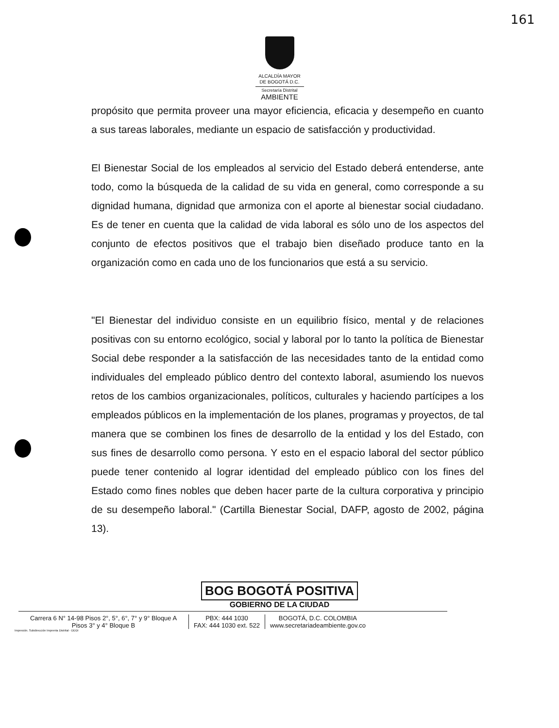161
ALCALDÍA MAYOR
DE BOGOTÁ D.C.
Secretaría Distrital
AMBIENTE
propósito que permita proveer una mayor eficiencia, eficacia y desempeño en cuanto a sus tareas laborales, mediante un espacio de satisfacción y productividad.
El Bienestar Social de los empleados al servicio del Estado deberá entenderse, ante todo, como la búsqueda de la calidad de su vida en general, como corresponde a su dignidad humana, dignidad que armoniza con el aporte al bienestar social ciudadano. Es de tener en cuenta que la calidad de vida laboral es sólo uno de los aspectos del conjunto de efectos positivos que el trabajo bien diseñado produce tanto en la organización como en cada uno de los funcionarios que está a su servicio.
"El Bienestar del individuo consiste en un equilibrio físico, mental y de relaciones positivas con su entorno ecológico, social y laboral por lo tanto la política de Bienestar Social debe responder a la satisfacción de las necesidades tanto de la entidad como individuales del empleado público dentro del contexto laboral, asumiendo los nuevos retos de los cambios organizacionales, políticos, culturales y haciendo partícipes a los empleados públicos en la implementación de los planes, programas y proyectos, de tal manera que se combinen los fines de desarrollo de la entidad y los del Estado, con sus fines de desarrollo como persona. Y esto en el espacio laboral del sector público puede tener contenido al lograr identidad del empleado público con los fines del Estado como fines nobles que deben hacer parte de la cultura corporativa y principio de su desempeño laboral." (Cartilla Bienestar Social, DAFP, agosto de 2002, página 13).
BOG BOGOTÁ POSITIVA
GOBIERNO DE LA CIUDAD
Carrera 6 N° 14-98 Pisos 2°, 5°, 6°, 7° y 9° Bloque A
Pisos 3° y 4° Bloque B
PBX: 444 1030
FAX: 444 1030 ext. 522
BOGOTÁ, D.C. COLOMBIA
www.secretariadeambiente.gov.co
Impresión. Subdirección Imprenta Distrital - DDDI